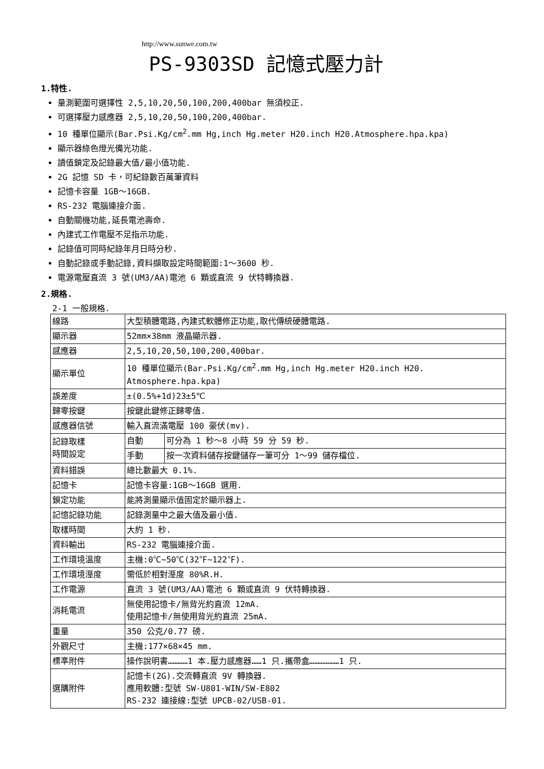http://www.sunwe.com.tw
PS-9303SD 記憶式壓力計
1.特性.
量測範圍可選擇性 2,5,10,20,50,100,200,400bar 無須校正.
可選擇壓力感應器 2,5,10,20,50,100,200,400bar.
10 種單位顯示(Bar.Psi.Kg/cm<sup>2</sup>.mm Hg,inch Hg.meter H20.inch H20.Atmosphere.hpa.kpa)
顯示器綠色燈光備光功能.
讀值鎖定及記錄最大值/最小值功能.
2G 記憶 SD 卡，可紀錄數百萬筆資料
記憶卡容量 1GB～16GB.
RS-232 電腦連接介面.
自動關機功能,延長電池壽命.
內建式工作電壓不足指示功能.
記錄值可同時紀錄年月日時分秒.
自動記錄或手動記錄,資料擷取設定時間範圍:1～3600 秒.
電源電壓直流 3 號(UM3/AA)電池 6 顆或直流 9 伏特轉換器.
2.規格.
2-1 一般規格.
| 線路 | 大型積體電路,內建式軟體修正功能,取代傳統硬體電路. | |
| 顯示器 | 52mm×38mm 液晶顯示器. | |
| 感應器 | 2,5,10,20,50,100,200,400bar. | |
| 顯示單位 | 10 種單位顯示(Bar.Psi.Kg/cm<sup>2</sup>.mm Hg,inch Hg.meter H20.inch H20. Atmosphere.hpa.kpa) | |
| 誤差度 | ±(0.5%+1d)23±5℃ | |
| 歸零按鍵 | 按鍵此鍵修正歸零值. | |
| 感應器信號 | 輸入直流滿電壓 100 豪伏(mv). | |
| 記錄取樣 時間設定 | 自動 | 可分為 1 秒～8 小時 59 分 59 秒. |
| | 手動 | 按一次資料儲存按鍵儲存一筆可分 1～99 儲存檔位. |
| 資料錯誤 | 總比數最大 0.1%. | |
| 記憶卡 | 記憶卡容量:1GB～16GB 選用. | |
| 鎖定功能 | 能將測量顯示值固定於顯示器上. | |
| 記憶記錄功能 | 記錄測量中之最大值及最小值. | |
| 取樣時間 | 大約 1 秒. | |
| 資料輸出 | RS-232 電腦連接介面. | |
| 工作環境溫度 | 主機:0℃~50℃(32℉~122℉). | |
| 工作環境溼度 | 需低於相對溼度 80%R.H. | |
| 工作電源 | 直流 3 號(UM3/AA)電池 6 顆或直流 9 伏特轉換器. | |
| 消耗電流 | 無使用記憶卡/無背光約直流 12mA. 使用記憶卡/無使用背光約直流 25mA. | |
| 重量 | 350 公克/0.77 磅. | |
| 外觀尺寸 | 主機:177×68×45 mm. | |
| 標準附件 | 操作說明書…………1 本.壓力感應器……1 只.攜帶盒………………1 只. | |
| 選購附件 | 記憶卡(2G).交流轉直流 9V 轉換器. 應用軟體:型號 SW-U801-WIN/SW-E802 RS-232 連接線:型號 UPCB-02/USB-01. | |